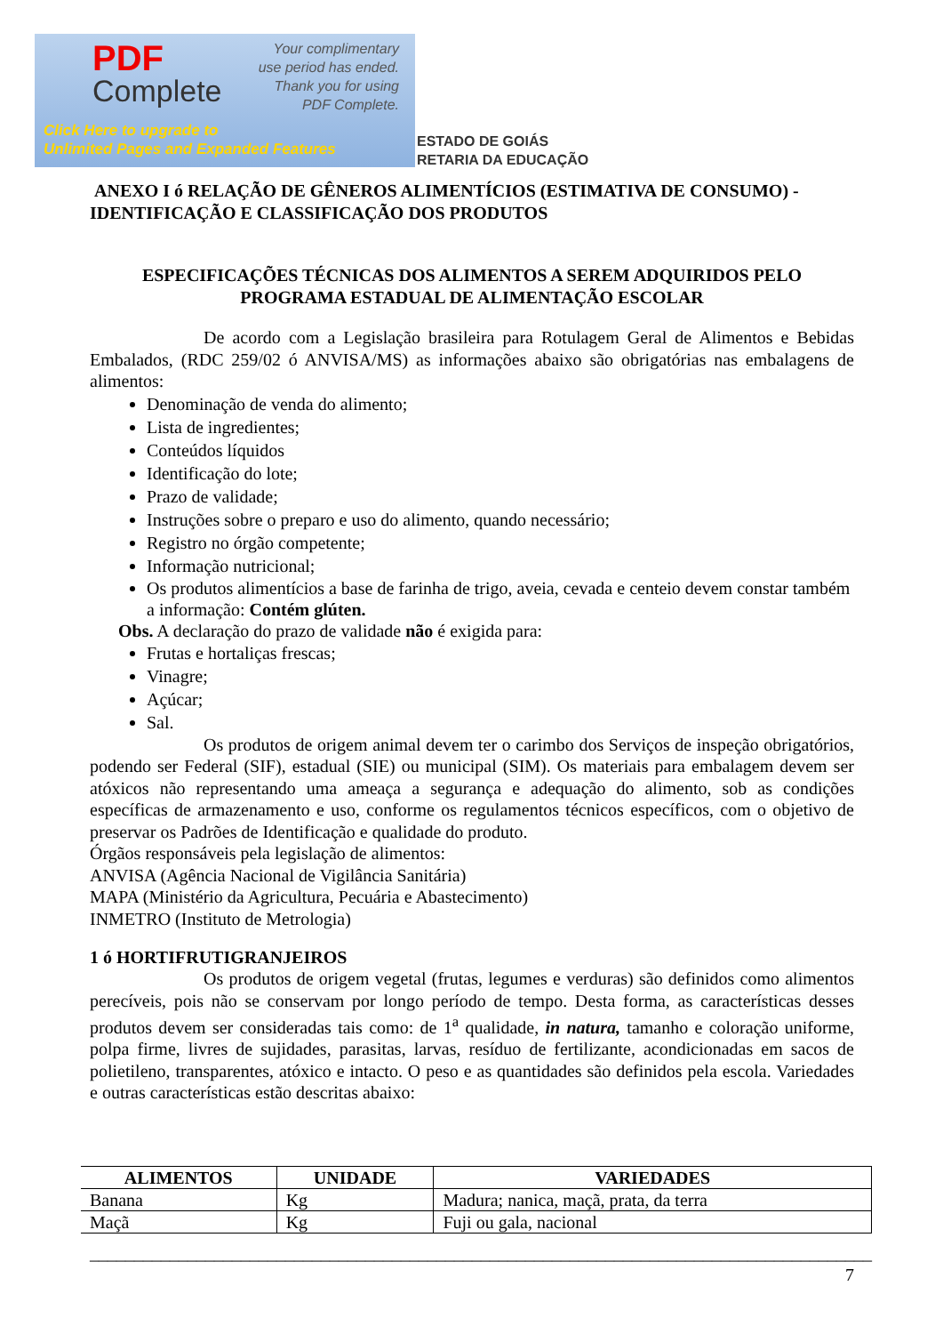PDF
Complete
Your complimentary
use period has ended.
Thank you for using
PDF Complete.
Click Here to upgrade to
Unlimited Pages and Expanded Features
ESTADO DE GOIÁS
RETARIA DA EDUCAÇÃO
ANEXO I ó RELAÇÃO DE GÊNEROS ALIMENTÍCIOS (ESTIMATIVA DE CONSUMO) - IDENTIFICAÇÃO E CLASSIFICAÇÃO DOS PRODUTOS
ESPECIFICAÇÕES TÉCNICAS DOS ALIMENTOS A SEREM ADQUIRIDOS PELO PROGRAMA ESTADUAL DE ALIMENTAÇÃO ESCOLAR
De acordo com a Legislação brasileira para Rotulagem Geral de Alimentos e Bebidas Embalados, (RDC 259/02 ó ANVISA/MS) as informações abaixo são obrigatórias nas embalagens de alimentos:
Denominação de venda do alimento;
Lista de ingredientes;
Conteúdos líquidos
Identificação do lote;
Prazo de validade;
Instruções sobre o preparo e uso do alimento, quando necessário;
Registro no órgão competente;
Informação nutricional;
Os produtos alimentícios a base de farinha de trigo, aveia, cevada e centeio devem constar também a informação: Contém glúten.
Obs. A declaração do prazo de validade não é exigida para:
Frutas e hortaliças frescas;
Vinagre;
Açúcar;
Sal.
Os produtos de origem animal devem ter o carimbo dos Serviços de inspeção obrigatórios, podendo ser Federal (SIF), estadual (SIE) ou municipal (SIM). Os materiais para embalagem devem ser atóxicos não representando uma ameaça a segurança e adequação do alimento, sob as condições específicas de armazenamento e uso, conforme os regulamentos técnicos específicos, com o objetivo de preservar os Padrões de Identificação e qualidade do produto.
Órgãos responsáveis pela legislação de alimentos:
ANVISA (Agência Nacional de Vigilância Sanitária)
MAPA (Ministério da Agricultura, Pecuária e Abastecimento)
INMETRO (Instituto de Metrologia)
1 ó HORTIFRUTIGRANJEIROS
Os produtos de origem vegetal (frutas, legumes e verduras) são definidos como alimentos perecíveis, pois não se conservam por longo período de tempo. Desta forma, as características desses produtos devem ser consideradas tais como: de 1<sup>a</sup> qualidade, in natura, tamanho e coloração uniforme, polpa firme, livres de sujidades, parasitas, larvas, resíduo de fertilizante, acondicionadas em sacos de polietileno, transparentes, atóxico e intacto. O peso e as quantidades são definidos pela escola. Variedades e outras características estão descritas abaixo:
| ALIMENTOS | UNIDADE | VARIEDADES |
| --- | --- | --- |
| Banana | Kg | Madura; nanica, maçã, prata, da terra |
| Maçã | Kg | Fuji ou gala, nacional |
________________________________________________________________________________________ 7